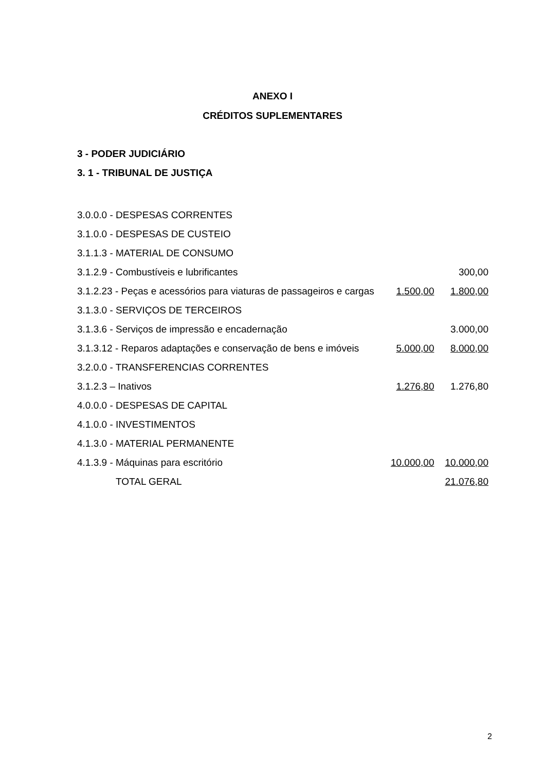ANEXO I
CRÉDITOS SUPLEMENTARES
3 - PODER JUDICIÁRIO
3. 1 - TRIBUNAL DE JUSTIÇA
| 3.0.0.0 - DESPESAS CORRENTES | | |
| 3.1.0.0 - DESPESAS DE CUSTEIO | | |
| 3.1.1.3 - MATERIAL DE CONSUMO | | |
| 3.1.2.9 - Combustíveis e lubrificantes | | 300,00 |
| 3.1.2.23 - Peças e acessórios para viaturas de passageiros e cargas | 1.500,00 | 1.800,00 |
| 3.1.3.0 - SERVIÇOS DE TERCEIROS | | |
| 3.1.3.6 - Serviços de impressão e encadernação | | 3.000,00 |
| 3.1.3.12 - Reparos adaptações e conservação de bens e imóveis | 5.000,00 | 8.000,00 |
| 3.2.0.0 - TRANSFERENCIAS CORRENTES | | |
| 3.1.2.3 – Inativos | 1.276,80 | 1.276,80 |
| 4.0.0.0 - DESPESAS DE CAPITAL | | |
| 4.1.0.0 - INVESTIMENTOS | | |
| 4.1.3.0 - MATERIAL PERMANENTE | | |
| 4.1.3.9 - Máquinas para escritório | 10.000,00 | 10.000,00 |
| TOTAL GERAL | | 21.076,80 |
2